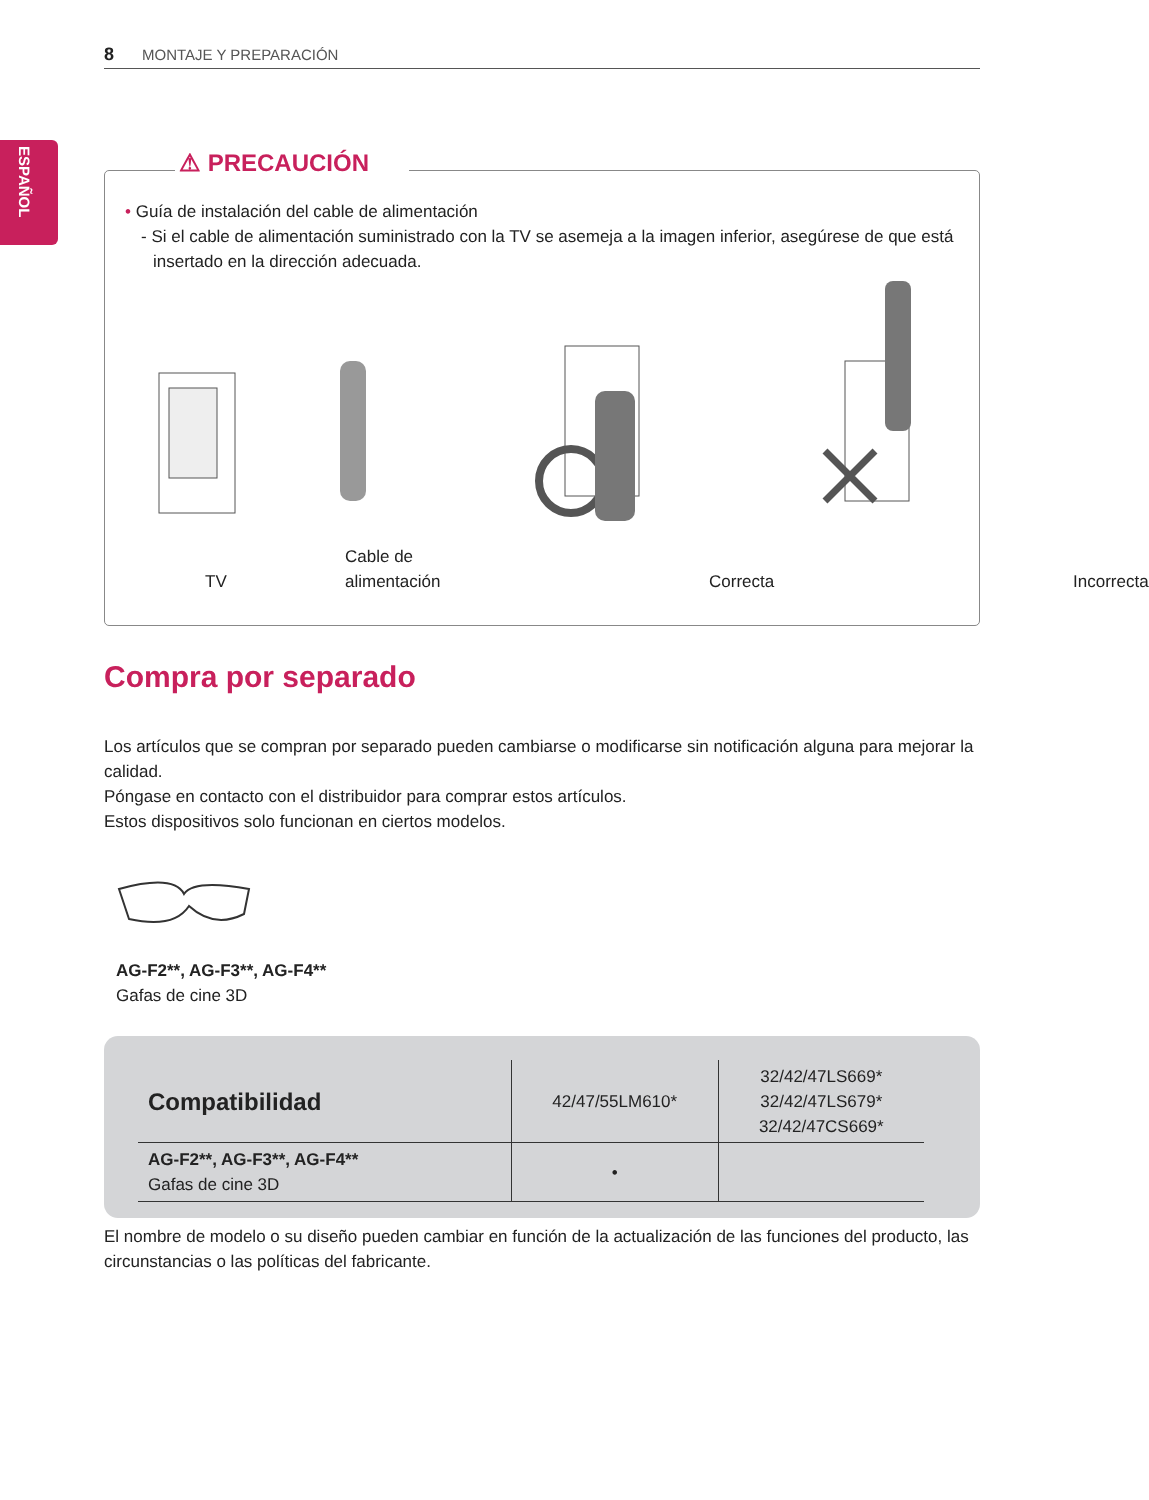8 MONTAJE Y PREPARACIÓN
ESPAÑOL
⚠ PRECAUCIÓN
• Guía de instalación del cable de alimentación
- Si el cable de alimentación suministrado con la TV se asemeja a la imagen inferior, asegúrese de que está insertado en la dirección adecuada.
TV
Cable de
alimentación
Correcta Incorrecta
Compra por separado
Los artículos que se compran por separado pueden cambiarse o modificarse sin notificación alguna para mejorar la calidad.
Póngase en contacto con el distribuidor para comprar estos artículos.
Estos dispositivos solo funcionan en ciertos modelos.
AG-F2**, AG-F3**, AG-F4**
Gafas de cine 3D
| Compatibilidad | 42/47/55LM610* | 32/42/47LS669* 32/42/47LS679* 32/42/47CS669* |
| AG-F2**, AG-F3**, AG-F4** Gafas de cine 3D | • | |
El nombre de modelo o su diseño pueden cambiar en función de la actualización de las funciones del producto, las circunstancias o las políticas del fabricante.